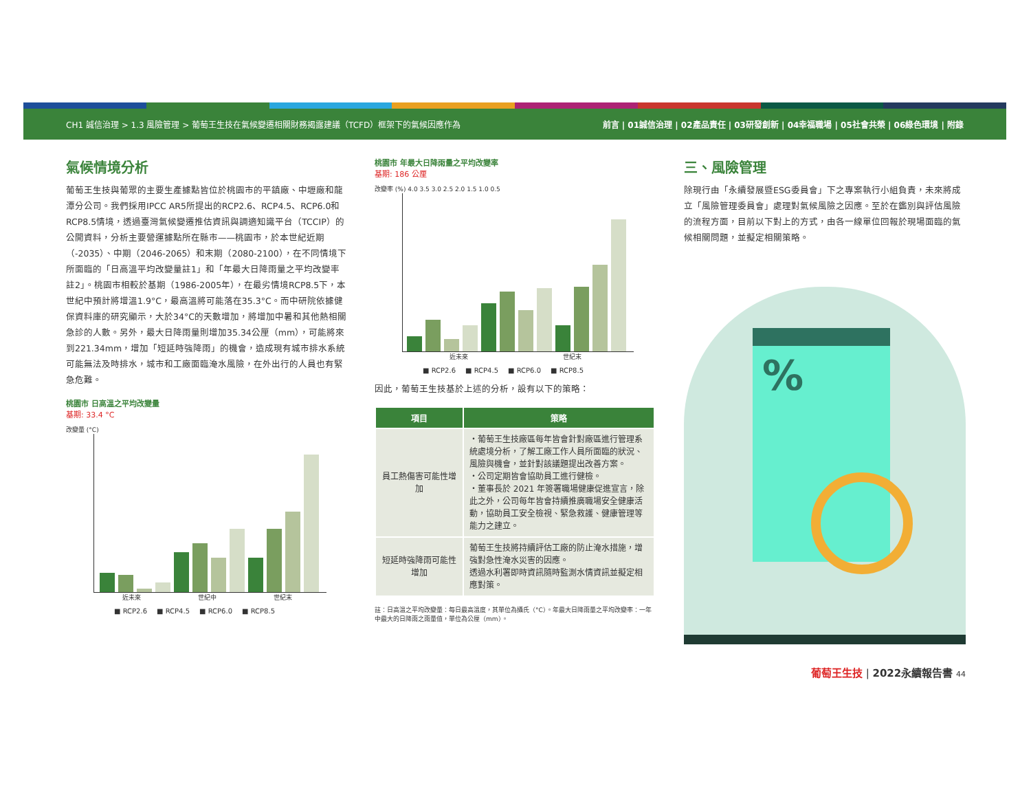CH1 誠信治理 > 1.3 風險管理 > 葡萄王生技在氣候變遷相關財務揭露建議（TCFD）框架下的氣候因應作為 前言 | 01誠信治理 | 02產品責任 | 03研發創新 | 04幸福職場 | 05社會共榮 | 06綠色環境 | 附錄
氣候情境分析
葡萄王生技與葡眾的主要生產據點皆位於桃園市的平鎮廠、中壢廠和龍潭分公司。我們採用IPCC AR5所提出的RCP2.6、RCP4.5、RCP6.0和RCP8.5情境，透過臺灣氣候變遷推估資訊與調適知識平台（TCCIP）的公開資料，分析主要營運據點所在縣市——桃園市，於本世紀近期（-2035）、中期（2046-2065）和末期（2080-2100），在不同情境下所面臨的「日高溫平均改變量註1」和「年最大日降雨量之平均改變率註2」。桃園市相較於基期（1986-2005年），在最劣情境RCP8.5下，本世紀中預計將增溫1.9°C，最高溫將可能落在35.3°C。而中研院依據健保資料庫的研究顯示，大於34°C的天數增加，將增加中暑和其他熱相關急診的人數。另外，最大日降雨量則增加35.34公厘（mm），可能將來到221.34mm，增加「短延時強降雨」的機會，造成現有城市排水系統可能無法及時排水，城市和工廠面臨淹水風險，在外出行的人員也有緊急危難。
桃園市 日高溫之平均改變量
基期: 33.4 °C
改變量 (°C)
近未來 世紀中 世紀末
■ RCP2.6 ■ RCP4.5 ■ RCP6.0 ■ RCP8.5
桃園市 年最大日降雨量之平均改變率
基期: 186 公厘
改變率 (%) 4.0 3.5 3.0 2.5 2.0 1.5 1.0 0.5
近未來 世紀末
■ RCP2.6 ■ RCP4.5 ■ RCP6.0 ■ RCP8.5
因此，葡萄王生技基於上述的分析，設有以下的策略：
| 項目 | 策略 |
| --- | --- |
| 員工熱傷害可能性增加 | ・葡萄王生技廠區每年皆會針對廠區進行管理系統處境分析，了解工廠工作人員所面臨的狀況、風險與機會，並針對該議題提出改善方案。 ・公司定期皆會協助員工進行健檢。 ・董事長於 2021 年簽署職場健康促進宣言，除此之外，公司每年皆會持續推廣職場安全健康活動，協助員工安全檢視、緊急救護、健康管理等能力之建立。 |
| 短延時強降雨可能性增加 | 葡萄王生技將持續評估工廠的防止淹水措施，增強對急性淹水災害的因應。 透過水利署即時資訊隨時監測水情資訊並擬定相應對策。 |
註：日高溫之平均改變量：每日最高溫度，其單位為攝氏（°C）。年最大日降雨量之平均改變率：一年中最大的日降雨之雨量值，單位為公厘（mm）。
三、風險管理
除現行由「永續發展暨ESG委員會」下之專案執行小組負責，未來將成立「風險管理委員會」處理對氣候風險之因應。至於在鑑別與評估風險的流程方面，目前以下對上的方式，由各一線單位回報於現場面臨的氣候相關問題，並擬定相關策略。
%
葡萄王生技 | 2022永續報告書 44